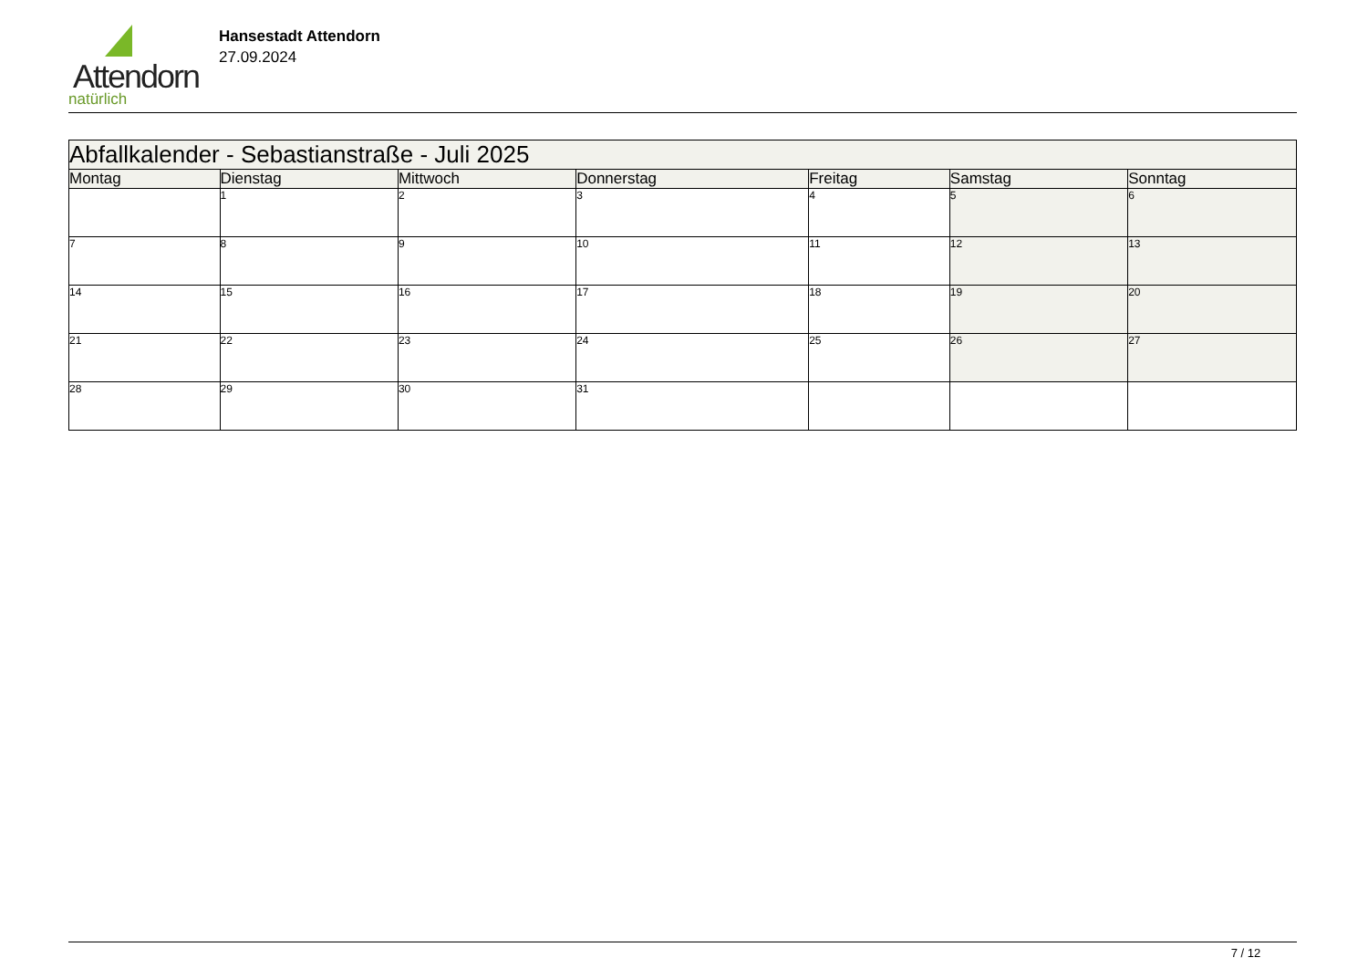Attendorn
natürlich
Hansestadt Attendorn
27.09.2024
| Abfallkalender - Sebastianstraße - Juli 2025 | | | | | | |
| --- | --- | --- | --- | --- | --- | --- |
| Montag | Dienstag | Mittwoch | Donnerstag | Freitag | Samstag | Sonntag |
| | 1 | 2 | 3 | 4 | 5 | 6 |
| 7 | 8 | 9 | 10 | 11 | 12 | 13 |
| 14 | 15 | 16 | 17 | 18 | 19 | 20 |
| 21 | 22 | 23 | 24 | 25 | 26 | 27 |
| 28 | 29 | 30 | 31 | | | |
7 / 12